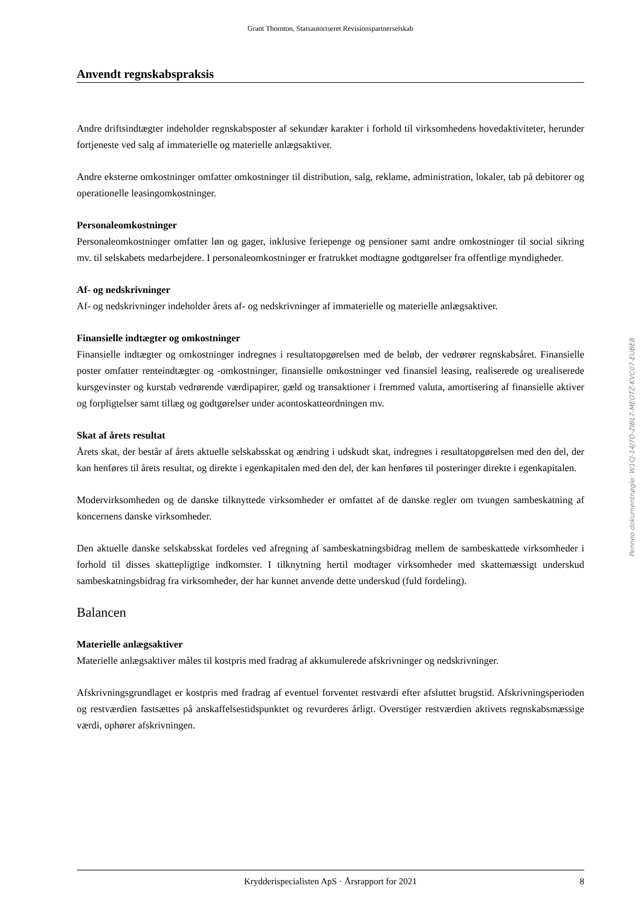Grant Thornton, Statsautoriseret Revisionspartnerselskab
Anvendt regnskabspraksis
Andre driftsindtægter indeholder regnskabsposter af sekundær karakter i forhold til virksomhedens hovedaktiviteter, herunder fortjeneste ved salg af immaterielle og materielle anlægsaktiver.
Andre eksterne omkostninger omfatter omkostninger til distribution, salg, reklame, administration, lokaler, tab på debitorer og operationelle leasingomkostninger.
Personaleomkostninger
Personaleomkostninger omfatter løn og gager, inklusive feriepenge og pensioner samt andre omkostninger til social sikring mv. til selskabets medarbejdere. I personaleomkostninger er fratrukket modtagne godtgørelser fra offentlige myndigheder.
Af- og nedskrivninger
Af- og nedskrivninger indeholder årets af- og nedskrivninger af immaterielle og materielle anlægsaktiver.
Finansielle indtægter og omkostninger
Finansielle indtægter og omkostninger indregnes i resultatopgørelsen med de beløb, der vedrører regnskabsåret. Finansielle poster omfatter renteindtægter og -omkostninger, finansielle omkostninger ved finansiel leasing, realiserede og urealiserede kursgevinster og kurstab vedrørende værdipapirer, gæld og transaktioner i fremmed valuta, amortisering af finansielle aktiver og forpligtelser samt tillæg og godtgørelser under acontoskatteordningen mv.
Skat af årets resultat
Årets skat, der består af årets aktuelle selskabsskat og ændring i udskudt skat, indregnes i resultatopgørelsen med den del, der kan henføres til årets resultat, og direkte i egenkapitalen med den del, der kan henføres til posteringer direkte i egenkapitalen.
Modervirksomheden og de danske tilknyttede virksomheder er omfattet af de danske regler om tvungen sambeskatning af koncernens danske virksomheder.
Den aktuelle danske selskabsskat fordeles ved afregning af sambeskatningsbidrag mellem de sambeskattede virksomheder i forhold til disses skattepligtige indkomster. I tilknytning hertil modtager virksomheder med skattemæssigt underskud sambeskatningsbidrag fra virksomheder, der har kunnet anvende dette underskud (fuld fordeling).
Balancen
Materielle anlægsaktiver
Materielle anlægsaktiver måles til kostpris med fradrag af akkumulerede afskrivninger og nedskrivninger.
Afskrivningsgrundlaget er kostpris med fradrag af eventuel forventet restværdi efter afsluttet brugstid. Afskrivningsperioden og restværdien fastsættes på anskaffelsestidspunktet og revurderes årligt. Overstiger restværdien aktivets regnskabsmæssige værdi, ophører afskrivningen.
Krydderispecialisten ApS · Årsrapport for 2021 8
Penneo dokumentnøgle: W1CJ-14J7O-ZIBL7-MEOTZ-KVC07-EUBE8